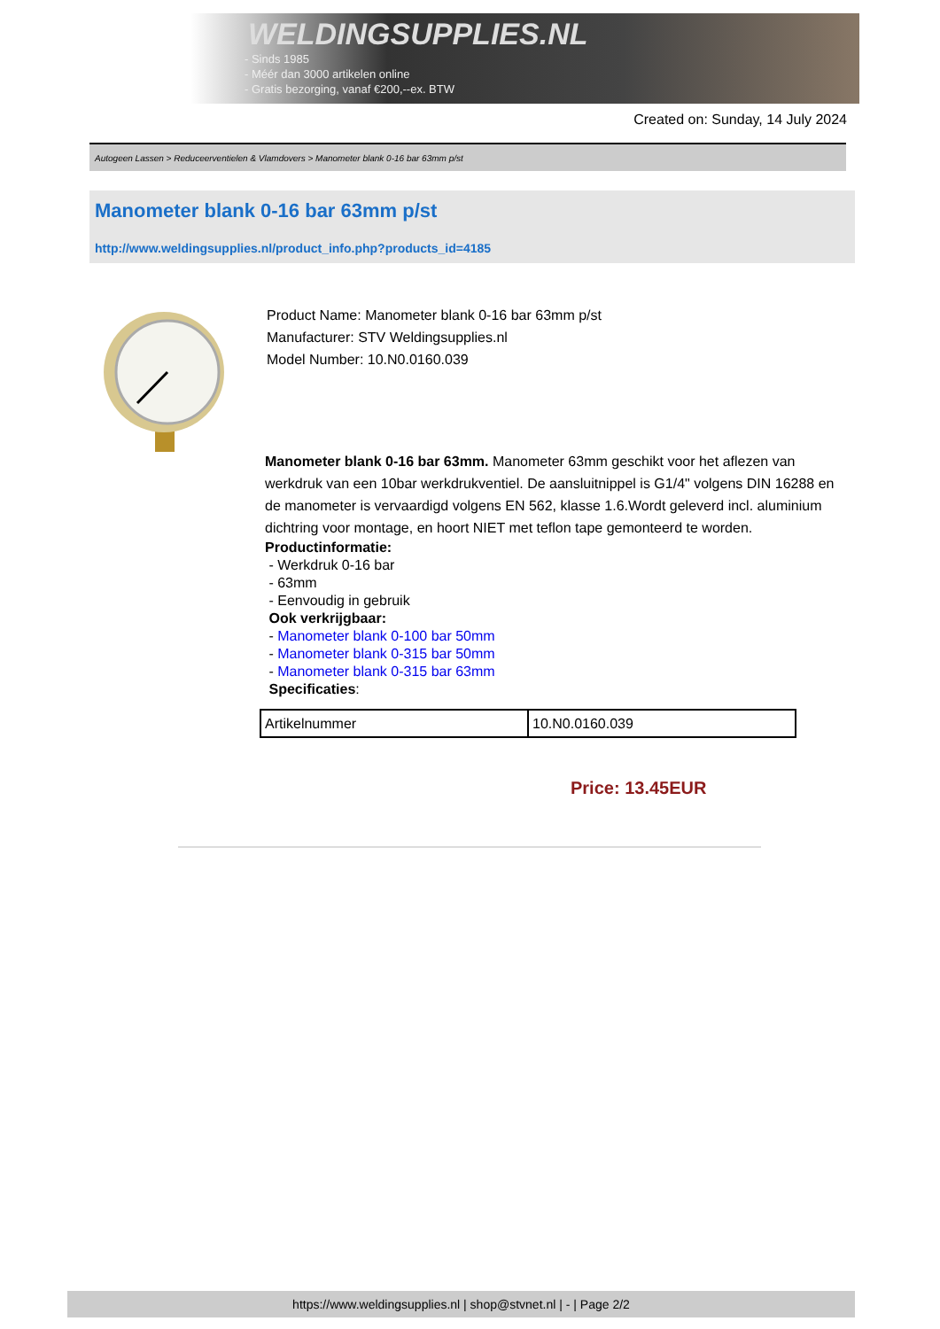WELDINGSUPPLIES.NL
- Sinds 1985
- Méér dan 3000 artikelen online
- Gratis bezorging, vanaf €200,--ex. BTW
Created on: Sunday, 14 July 2024
Autogeen Lassen > Reduceerventielen & Vlamdovers > Manometer blank 0-16 bar 63mm p/st
Manometer blank 0-16 bar 63mm p/st
http://www.weldingsupplies.nl/product_info.php?products_id=4185
Product Name: Manometer blank 0-16 bar 63mm p/st
Manufacturer: STV Weldingsupplies.nl
Model Number: 10.N0.0160.039
Manometer blank 0-16 bar 63mm. Manometer 63mm geschikt voor het aflezen van werkdruk van een 10bar werkdrukventiel. De aansluitnippel is G1/4" volgens DIN 16288 en de manometer is vervaardigd volgens EN 562, klasse 1.6.Wordt geleverd incl. aluminium dichtring voor montage, en hoort NIET met teflon tape gemonteerd te worden.
Productinformatie:
- Werkdruk 0-16 bar
- 63mm
- Eenvoudig in gebruik
Ook verkrijgbaar:
- Manometer blank 0-100 bar 50mm
- Manometer blank 0-315 bar 50mm
- Manometer blank 0-315 bar 63mm
Specificaties:
| Artikelnummer | 10.N0.0160.039 |
Price: 13.45EUR
https://www.weldingsupplies.nl | shop@stvnet.nl | - | Page 2/2